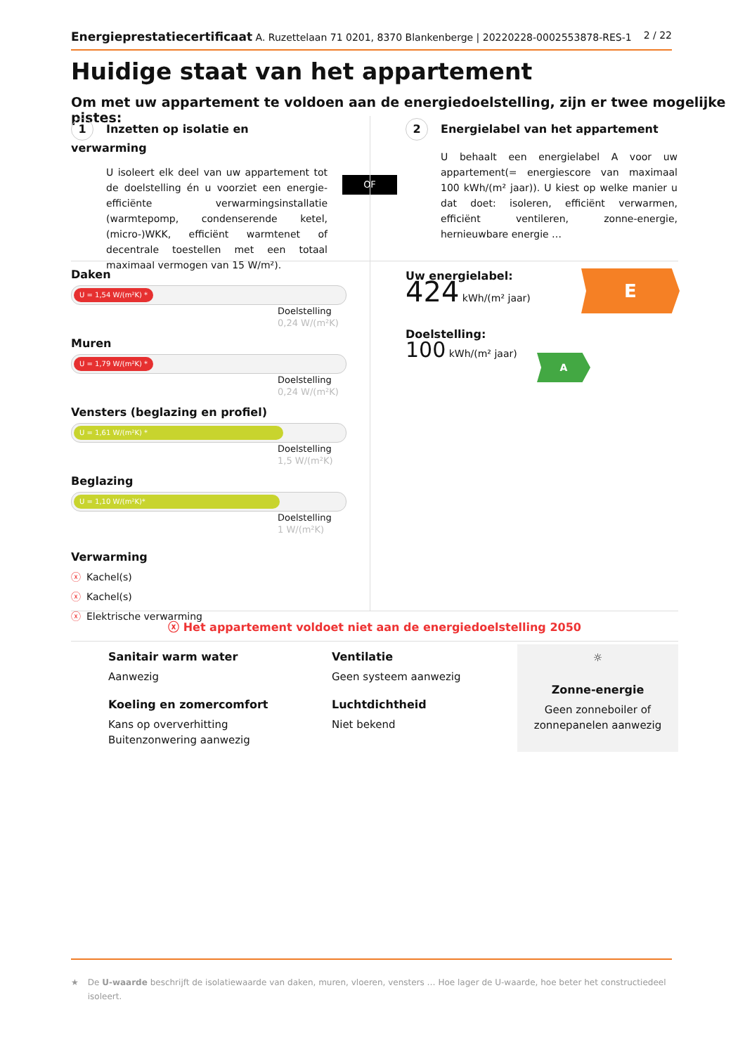Energieprestatiecertificaat A. Ruzettelaan 71 0201, 8370 Blankenberge | 20220228-0002553878-RES-1
2 / 22
Huidige staat van het appartement
Om met uw appartement te voldoen aan de energiedoelstelling, zijn er twee mogelijke pistes:
1 Inzetten op isolatie en verwarming
U isoleert elk deel van uw appartement tot de doelstelling én u voorziet een energie-efficiënte verwarmingsinstallatie (warmtepomp, condenserende ketel, (micro-)WKK, efficiënt warmtenet of decentrale toestellen met een totaal maximaal vermogen van 15 W/m²).
OF
2 Energielabel van het appartement
U behaalt een energielabel A voor uw appartement(= energiescore van maximaal 100 kWh/(m² jaar)). U kiest op welke manier u dat doet: isoleren, efficiënt verwarmen, efficiënt ventileren, zonne-energie, hernieuwbare energie …
Daken
U = 1,54 W/(m²K) *
Doelstelling
0,24 W/(m²K)
Muren
U = 1,79 W/(m²K) *
Doelstelling
0,24 W/(m²K)
Vensters (beglazing en profiel)
U = 1,61 W/(m²K) *
Doelstelling
1,5 W/(m²K)
Beglazing
U = 1,10 W/(m²K)*
Doelstelling
1 W/(m²K)
Verwarming
ⓧ Kachel(s)
ⓧ Kachel(s)
ⓧ Elektrische verwarming
Uw energielabel:
424 kWh/(m² jaar)
E
Doelstelling:
100 kWh/(m² jaar)
A
ⓧ Het appartement voldoet niet aan de energiedoelstelling 2050
Sanitair warm water
Aanwezig
Koeling en zomercomfort
Kans op oververhitting
Buitenzonwering aanwezig
Ventilatie
Geen systeem aanwezig
Luchtdichtheid
Niet bekend
☼
Zonne-energie
Geen zonneboiler of zonnepanelen aanwezig
★ De U-waarde beschrijft de isolatiewaarde van daken, muren, vloeren, vensters … Hoe lager de U-waarde, hoe beter het constructiedeel isoleert.